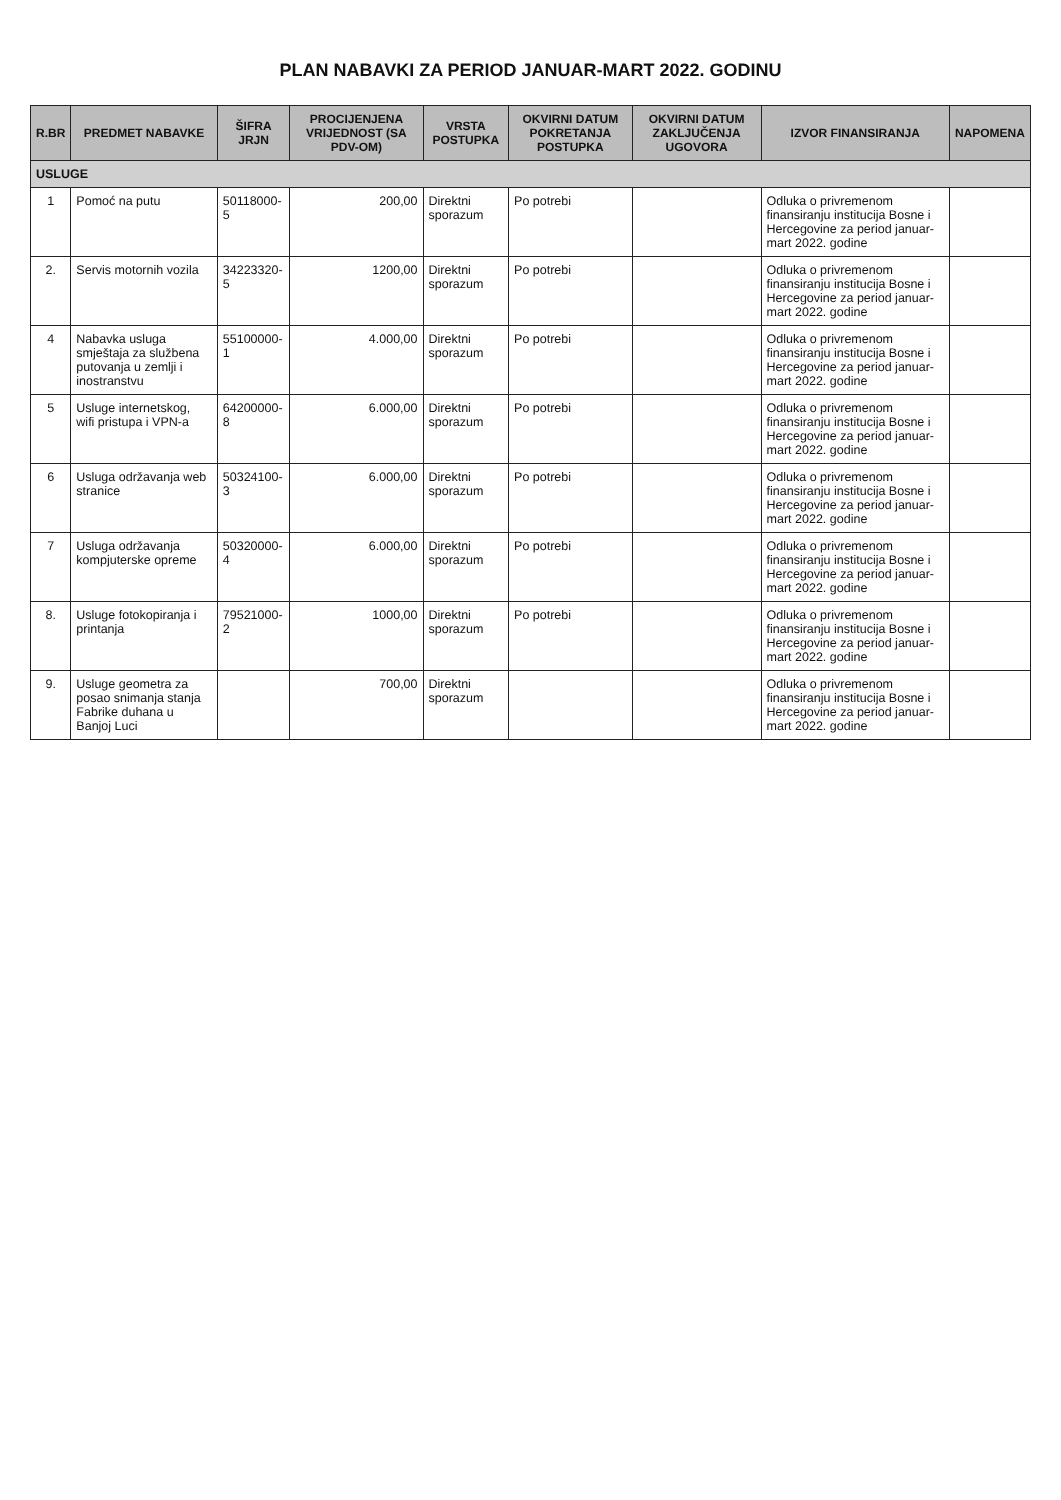PLAN NABAVKI ZA PERIOD JANUAR-MART 2022. GODINU
| R.BR | PREDMET NABAVKE | ŠIFRA JRJN | PROCIJENJENA VRIJEDNOST (SA PDV-OM) | VRSTA POSTUPKA | OKVIRNI DATUM POKRETANJA POSTUPKA | OKVIRNI DATUM ZAKLJUČENJA UGOVORA | IZVOR FINANSIRANJA | NAPOMENA |
| --- | --- | --- | --- | --- | --- | --- | --- | --- |
| USLUGE | | | | | | | | |
| 1 | Pomoć na putu | 50118000-5 | 200,00 | Direktni sporazum | Po potrebi | | Odluka o privremenom finansiranju institucija Bosne i Hercegovine za period januar-mart 2022. godine | |
| 2. | Servis motornih vozila | 34223320-5 | 1200,00 | Direktni sporazum | Po potrebi | | Odluka o privremenom finansiranju institucija Bosne i Hercegovine za period januar-mart 2022. godine | |
| 4 | Nabavka usluga smještaja za službena putovanja u zemlji i inostranstvu | 55100000-1 | 4.000,00 | Direktni sporazum | Po potrebi | | Odluka o privremenom finansiranju institucija Bosne i Hercegovine za period januar-mart 2022. godine | |
| 5 | Usluge internetskog, wifi pristupa i VPN-a | 64200000-8 | 6.000,00 | Direktni sporazum | Po potrebi | | Odluka o privremenom finansiranju institucija Bosne i Hercegovine za period januar-mart 2022. godine | |
| 6 | Usluga održavanja web stranice | 50324100-3 | 6.000,00 | Direktni sporazum | Po potrebi | | Odluka o privremenom finansiranju institucija Bosne i Hercegovine za period januar-mart 2022. godine | |
| 7 | Usluga održavanja kompjuterske opreme | 50320000-4 | 6.000,00 | Direktni sporazum | Po potrebi | | Odluka o privremenom finansiranju institucija Bosne i Hercegovine za period januar-mart 2022. godine | |
| 8. | Usluge fotokopiranja i printanja | 79521000-2 | 1000,00 | Direktni sporazum | Po potrebi | | Odluka o privremenom finansiranju institucija Bosne i Hercegovine za period januar-mart 2022. godine | |
| 9. | Usluge geometra za posao snimanja stanja Fabrike duhana u Banjoj Luci | | 700,00 | Direktni sporazum | | | Odluka o privremenom finansiranju institucija Bosne i Hercegovine za period januar-mart 2022. godine | |